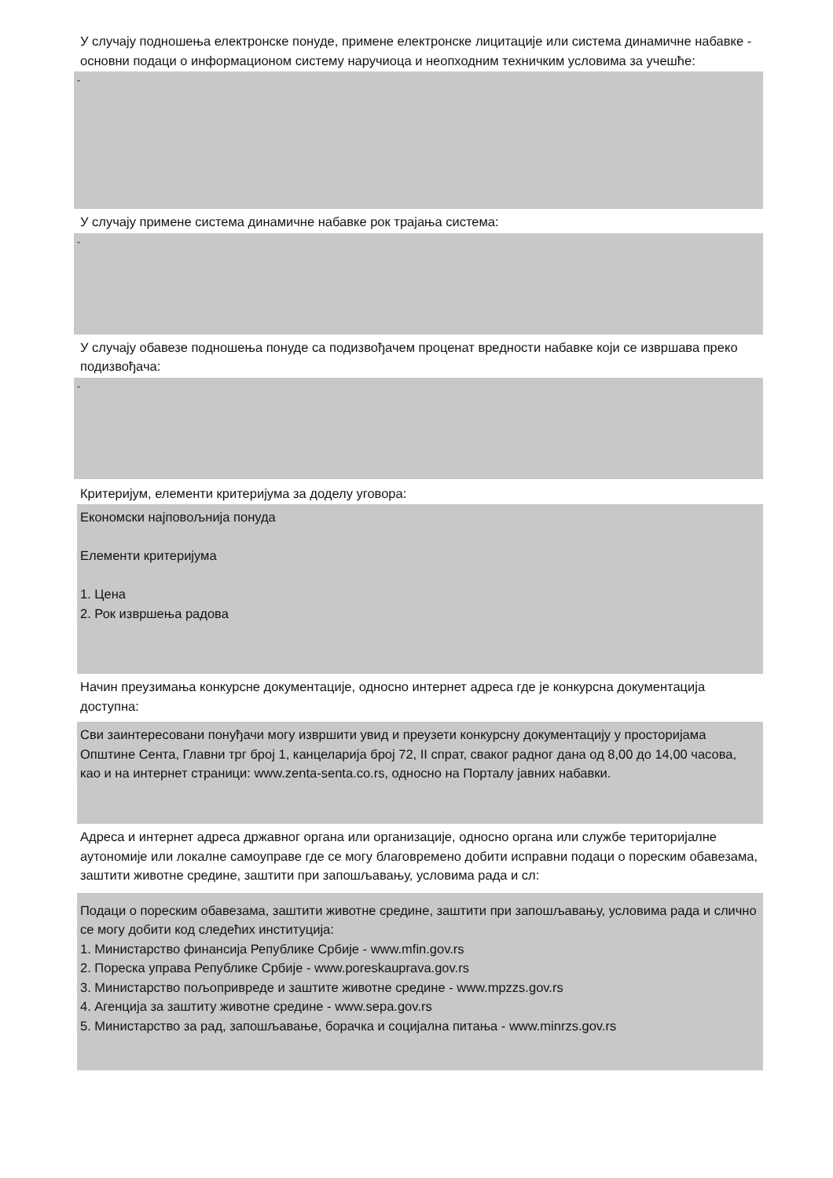У случају подношења електронске понуде, примене електронске лицитације или система динамичне набавке - основни подаци о информационом систему наручиоца и неопходним техничким условима за учешће:
-
У случају примене система динамичне набавке рок трајања система:
-
У случају обавезе подношења понуде са подизвођачем проценат вредности набавке који се извршава преко подизвођача:
-
Критеријум, елементи критеријума за доделу уговора:
Економски најповољнија понуда
Елементи критеријума
1. Цена
2. Рок извршења радова
Начин преузимања конкурсне документације, односно интернет адреса где је конкурсна документација доступна:
Сви заинтересовани понуђачи могу извршити увид и преузети конкурсну документацију у просторијама Општине Сента, Главни трг број 1, канцеларија број 72, II спрат, сваког радног дана од 8,00 до 14,00 часова, као и на интернет страници: www.zenta-senta.co.rs, односно на Порталу јавних набавки.
Адреса и интернет адреса државног органа или организације, односно органа или службе територијалне аутономије или локалне самоуправе где се могу благовремено добити исправни подаци о пореским обавезама, заштити животне средине, заштити при запошљавању, условима рада и сл:
Подаци о пореским обавезама, заштити животне средине, заштити при запошљавању, условима рада и слично се могу добити код следећих институција:
1. Министарство финансија Републике Србије - www.mfin.gov.rs
2. Пореска управа Републике Србије - www.poreskauprava.gov.rs
3. Министарство пољопривреде и заштите животне средине - www.mpzzs.gov.rs
4. Агенција за заштиту животне средине - www.sepa.gov.rs
5. Министарство за рад, запошљавање, борачка и социјална питања - www.minrzs.gov.rs